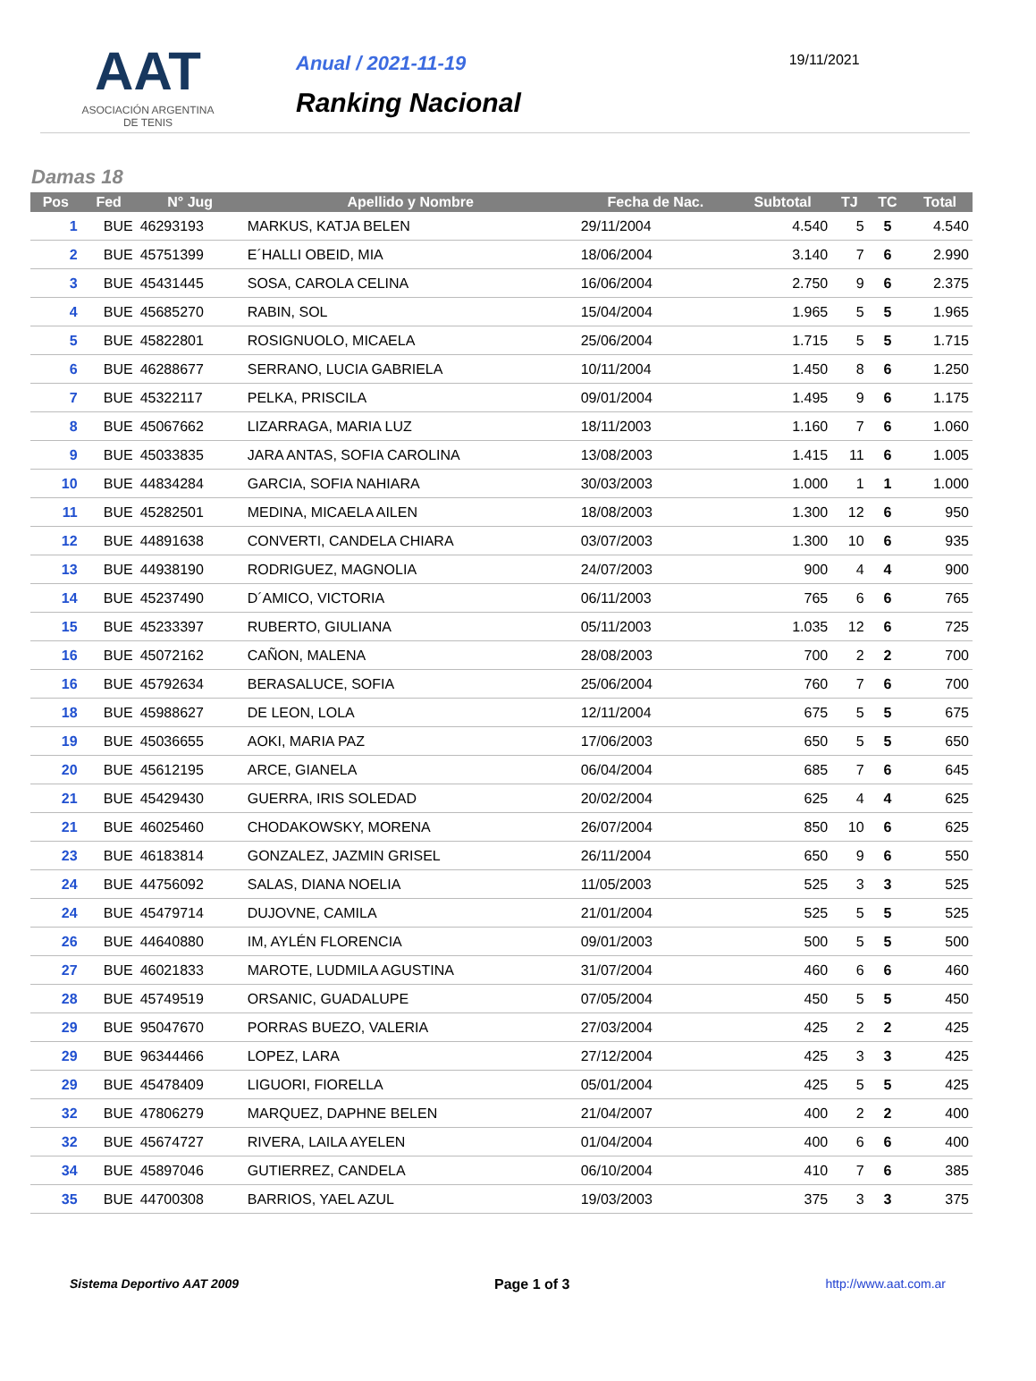AAT
ASOCIACIÓN ARGENTINA
DE TENIS
Anual / 2021-11-19
Ranking Nacional
19/11/2021
Damas 18
| Pos | Fed | N° Jug | Apellido y Nombre | Fecha de Nac. | Subtotal | TJ | TC | Total |
| --- | --- | --- | --- | --- | --- | --- | --- | --- |
| 1 | BUE | 46293193 | MARKUS, KATJA BELEN | 29/11/2004 | 4.540 | 5 | 5 | 4.540 |
| 2 | BUE | 45751399 | E´HALLI OBEID, MIA | 18/06/2004 | 3.140 | 7 | 6 | 2.990 |
| 3 | BUE | 45431445 | SOSA, CAROLA CELINA | 16/06/2004 | 2.750 | 9 | 6 | 2.375 |
| 4 | BUE | 45685270 | RABIN, SOL | 15/04/2004 | 1.965 | 5 | 5 | 1.965 |
| 5 | BUE | 45822801 | ROSIGNUOLO, MICAELA | 25/06/2004 | 1.715 | 5 | 5 | 1.715 |
| 6 | BUE | 46288677 | SERRANO, LUCIA GABRIELA | 10/11/2004 | 1.450 | 8 | 6 | 1.250 |
| 7 | BUE | 45322117 | PELKA, PRISCILA | 09/01/2004 | 1.495 | 9 | 6 | 1.175 |
| 8 | BUE | 45067662 | LIZARRAGA, MARIA LUZ | 18/11/2003 | 1.160 | 7 | 6 | 1.060 |
| 9 | BUE | 45033835 | JARA ANTAS, SOFIA CAROLINA | 13/08/2003 | 1.415 | 11 | 6 | 1.005 |
| 10 | BUE | 44834284 | GARCIA, SOFIA NAHIARA | 30/03/2003 | 1.000 | 1 | 1 | 1.000 |
| 11 | BUE | 45282501 | MEDINA, MICAELA AILEN | 18/08/2003 | 1.300 | 12 | 6 | 950 |
| 12 | BUE | 44891638 | CONVERTI, CANDELA CHIARA | 03/07/2003 | 1.300 | 10 | 6 | 935 |
| 13 | BUE | 44938190 | RODRIGUEZ, MAGNOLIA | 24/07/2003 | 900 | 4 | 4 | 900 |
| 14 | BUE | 45237490 | D´AMICO, VICTORIA | 06/11/2003 | 765 | 6 | 6 | 765 |
| 15 | BUE | 45233397 | RUBERTO, GIULIANA | 05/11/2003 | 1.035 | 12 | 6 | 725 |
| 16 | BUE | 45072162 | CAÑON, MALENA | 28/08/2003 | 700 | 2 | 2 | 700 |
| 16 | BUE | 45792634 | BERASALUCE, SOFIA | 25/06/2004 | 760 | 7 | 6 | 700 |
| 18 | BUE | 45988627 | DE LEON, LOLA | 12/11/2004 | 675 | 5 | 5 | 675 |
| 19 | BUE | 45036655 | AOKI, MARIA PAZ | 17/06/2003 | 650 | 5 | 5 | 650 |
| 20 | BUE | 45612195 | ARCE, GIANELA | 06/04/2004 | 685 | 7 | 6 | 645 |
| 21 | BUE | 45429430 | GUERRA, IRIS SOLEDAD | 20/02/2004 | 625 | 4 | 4 | 625 |
| 21 | BUE | 46025460 | CHODAKOWSKY, MORENA | 26/07/2004 | 850 | 10 | 6 | 625 |
| 23 | BUE | 46183814 | GONZALEZ, JAZMIN GRISEL | 26/11/2004 | 650 | 9 | 6 | 550 |
| 24 | BUE | 44756092 | SALAS, DIANA NOELIA | 11/05/2003 | 525 | 3 | 3 | 525 |
| 24 | BUE | 45479714 | DUJOVNE, CAMILA | 21/01/2004 | 525 | 5 | 5 | 525 |
| 26 | BUE | 44640880 | IM, AYLÉN FLORENCIA | 09/01/2003 | 500 | 5 | 5 | 500 |
| 27 | BUE | 46021833 | MAROTE, LUDMILA AGUSTINA | 31/07/2004 | 460 | 6 | 6 | 460 |
| 28 | BUE | 45749519 | ORSANIC, GUADALUPE | 07/05/2004 | 450 | 5 | 5 | 450 |
| 29 | BUE | 95047670 | PORRAS BUEZO, VALERIA | 27/03/2004 | 425 | 2 | 2 | 425 |
| 29 | BUE | 96344466 | LOPEZ, LARA | 27/12/2004 | 425 | 3 | 3 | 425 |
| 29 | BUE | 45478409 | LIGUORI, FIORELLA | 05/01/2004 | 425 | 5 | 5 | 425 |
| 32 | BUE | 47806279 | MARQUEZ, DAPHNE BELEN | 21/04/2007 | 400 | 2 | 2 | 400 |
| 32 | BUE | 45674727 | RIVERA, LAILA AYELEN | 01/04/2004 | 400 | 6 | 6 | 400 |
| 34 | BUE | 45897046 | GUTIERREZ, CANDELA | 06/10/2004 | 410 | 7 | 6 | 385 |
| 35 | BUE | 44700308 | BARRIOS, YAEL AZUL | 19/03/2003 | 375 | 3 | 3 | 375 |
Sistema Deportivo AAT 2009 Page 1 of 3 http://www.aat.com.ar